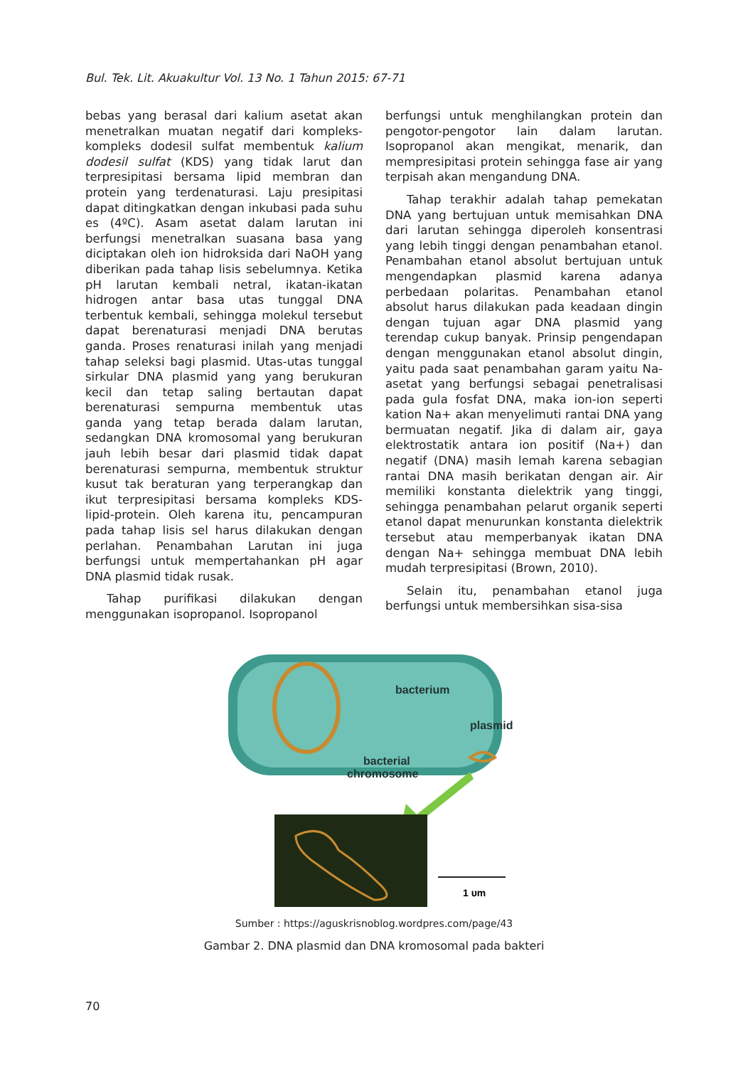Bul. Tek. Lit. Akuakultur Vol. 13 No. 1 Tahun 2015: 67-71
bebas yang berasal dari kalium asetat akan menetralkan muatan negatif dari kompleks-kompleks dodesil sulfat membentuk kalium dodesil sulfat (KDS) yang tidak larut dan terpresipitasi bersama lipid membran dan protein yang terdenaturasi. Laju presipitasi dapat ditingkatkan dengan inkubasi pada suhu es (4ºC). Asam asetat dalam larutan ini berfungsi menetralkan suasana basa yang diciptakan oleh ion hidroksida dari NaOH yang diberikan pada tahap lisis sebelumnya. Ketika pH larutan kembali netral, ikatan-ikatan hidrogen antar basa utas tunggal DNA terbentuk kembali, sehingga molekul tersebut dapat berenaturasi menjadi DNA berutas ganda. Proses renaturasi inilah yang menjadi tahap seleksi bagi plasmid. Utas-utas tunggal sirkular DNA plasmid yang yang berukuran kecil dan tetap saling bertautan dapat berenaturasi sempurna membentuk utas ganda yang tetap berada dalam larutan, sedangkan DNA kromosomal yang berukuran jauh lebih besar dari plasmid tidak dapat berenaturasi sempurna, membentuk struktur kusut tak beraturan yang terperangkap dan ikut terpresipitasi bersama kompleks KDS-lipid-protein. Oleh karena itu, pencampuran pada tahap lisis sel harus dilakukan dengan perlahan. Penambahan Larutan ini juga berfungsi untuk mempertahankan pH agar DNA plasmid tidak rusak.
Tahap purifikasi dilakukan dengan menggunakan isopropanol. Isopropanol
berfungsi untuk menghilangkan protein dan pengotor-pengotor lain dalam larutan. Isopropanol akan mengikat, menarik, dan mempresipitasi protein sehingga fase air yang terpisah akan mengandung DNA.
Tahap terakhir adalah tahap pemekatan DNA yang bertujuan untuk memisahkan DNA dari larutan sehingga diperoleh konsentrasi yang lebih tinggi dengan penambahan etanol. Penambahan etanol absolut bertujuan untuk mengendapkan plasmid karena adanya perbedaan polaritas. Penambahan etanol absolut harus dilakukan pada keadaan dingin dengan tujuan agar DNA plasmid yang terendap cukup banyak. Prinsip pengendapan dengan menggunakan etanol absolut dingin, yaitu pada saat penambahan garam yaitu Na-asetat yang berfungsi sebagai penetralisasi pada gula fosfat DNA, maka ion-ion seperti kation Na+ akan menyelimuti rantai DNA yang bermuatan negatif. Jika di dalam air, gaya elektrostatik antara ion positif (Na+) dan negatif (DNA) masih lemah karena sebagian rantai DNA masih berikatan dengan air. Air memiliki konstanta dielektrik yang tinggi, sehingga penambahan pelarut organik seperti etanol dapat menurunkan konstanta dielektrik tersebut atau memperbanyak ikatan DNA dengan Na+ sehingga membuat DNA lebih mudah terpresipitasi (Brown, 2010).
Selain itu, penambahan etanol juga berfungsi untuk membersihkan sisa-sisa
bacterium
plasmid
bacterial
chromosome
1 υm
Sumber : https://aguskrisnoblog.wordpres.com/page/43
Gambar 2. DNA plasmid dan DNA kromosomal pada bakteri
70